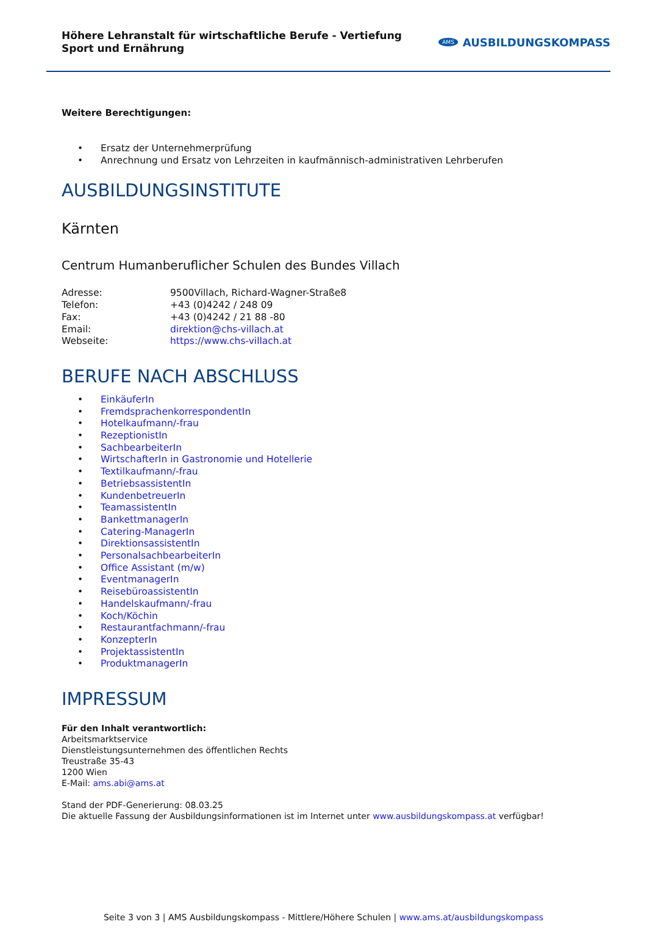Höhere Lehranstalt für wirtschaftliche Berufe - Vertiefung Sport und Ernährung
AMS AUSBILDUNGSKOMPASS
Weitere Berechtigungen:
• Ersatz der Unternehmerprüfung
• Anrechnung und Ersatz von Lehrzeiten in kaufmännisch-administrativen Lehrberufen
AUSBILDUNGSINSTITUTE
Kärnten
Centrum Humanberuflicher Schulen des Bundes Villach
Adresse: 9500Villach, Richard-Wagner-Straße8
Telefon: +43 (0)4242 / 248 09
Fax: +43 (0)4242 / 21 88 -80
Email: direktion@chs-villach.at
Webseite: https://www.chs-villach.at
BERUFE NACH ABSCHLUSS
• EinkäuferIn
• FremdsprachenkorrespondentIn
• Hotelkaufmann/-frau
• RezeptionistIn
• SachbearbeiterIn
• WirtschafterIn in Gastronomie und Hotellerie
• Textilkaufmann/-frau
• BetriebsassistentIn
• KundenbetreuerIn
• TeamassistentIn
• BankettmanagerIn
• Catering-ManagerIn
• DirektionsassistentIn
• PersonalsachbearbeiterIn
• Office Assistant (m/w)
• EventmanagerIn
• ReisebüroassistentIn
• Handelskaufmann/-frau
• Koch/Köchin
• Restaurantfachmann/-frau
• KonzepterIn
• ProjektassistentIn
• ProduktmanagerIn
IMPRESSUM
Für den Inhalt verantwortlich:
Arbeitsmarktservice
Dienstleistungsunternehmen des öffentlichen Rechts
Treustraße 35-43
1200 Wien
E-Mail: ams.abi@ams.at
Stand der PDF-Generierung: 08.03.25
Die aktuelle Fassung der Ausbildungsinformationen ist im Internet unter www.ausbildungskompass.at verfügbar!
Seite 3 von 3 | AMS Ausbildungskompass - Mittlere/Höhere Schulen | www.ams.at/ausbildungskompass